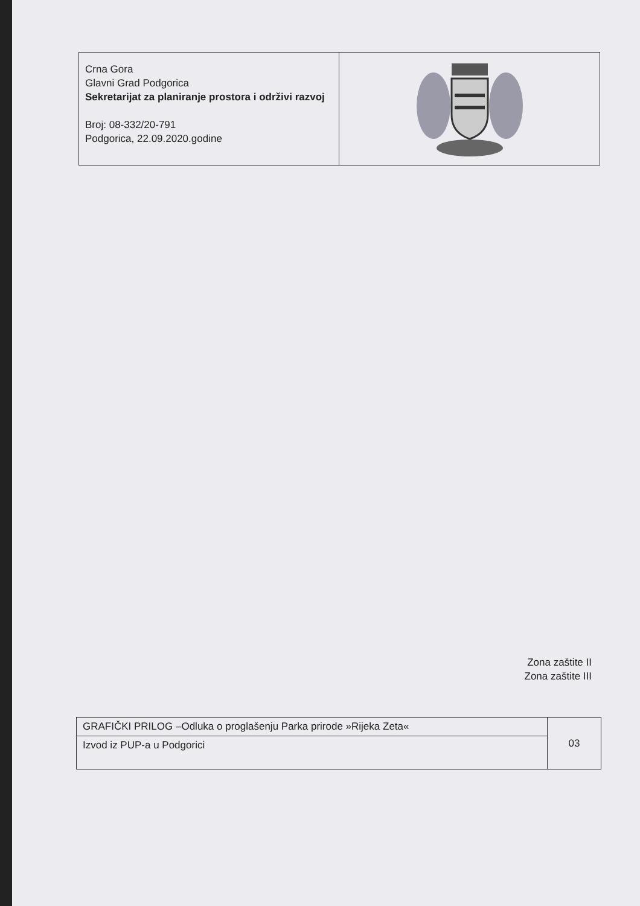Crna Gora
Glavni Grad Podgorica
Sekretarijat za planiranje prostora i održivi razvoj
Broj: 08-332/20-791
Podgorica, 22.09.2020.godine
Zona zaštite II
Zona zaštite III
| GRAFIČKI PRILOG –Odluka o proglašenju Parka prirode »Rijeka Zeta« | 03 |
| Izvod iz PUP-a u Podgorici | |